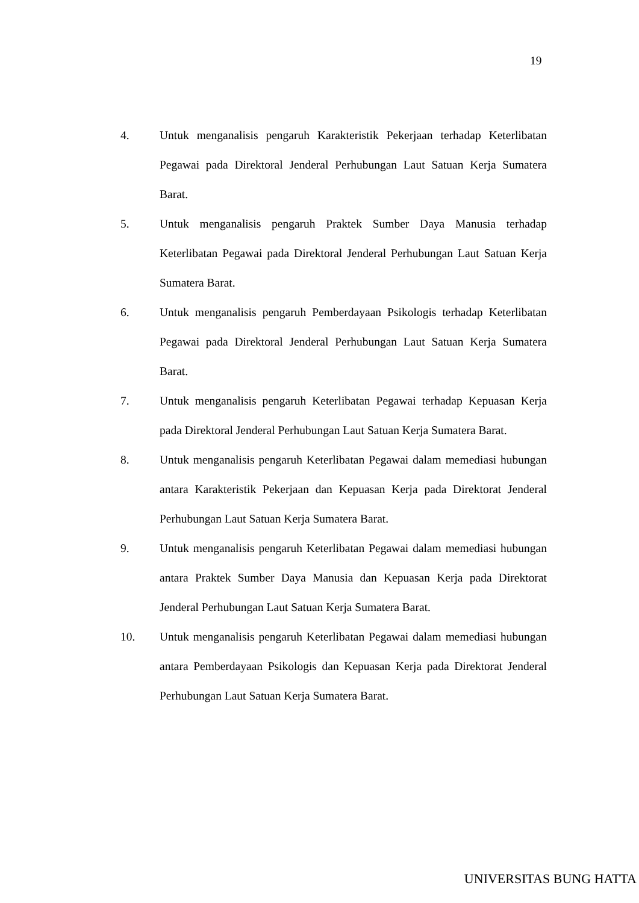19
4. Untuk menganalisis pengaruh Karakteristik Pekerjaan terhadap Keterlibatan Pegawai pada Direktoral Jenderal Perhubungan Laut Satuan Kerja Sumatera Barat.
5. Untuk menganalisis pengaruh Praktek Sumber Daya Manusia terhadap Keterlibatan Pegawai pada Direktoral Jenderal Perhubungan Laut Satuan Kerja Sumatera Barat.
6. Untuk menganalisis pengaruh Pemberdayaan Psikologis terhadap Keterlibatan Pegawai pada Direktoral Jenderal Perhubungan Laut Satuan Kerja Sumatera Barat.
7. Untuk menganalisis pengaruh Keterlibatan Pegawai terhadap Kepuasan Kerja pada Direktoral Jenderal Perhubungan Laut Satuan Kerja Sumatera Barat.
8. Untuk menganalisis pengaruh Keterlibatan Pegawai dalam memediasi hubungan antara Karakteristik Pekerjaan dan Kepuasan Kerja pada Direktorat Jenderal Perhubungan Laut Satuan Kerja Sumatera Barat.
9. Untuk menganalisis pengaruh Keterlibatan Pegawai dalam memediasi hubungan antara Praktek Sumber Daya Manusia dan Kepuasan Kerja pada Direktorat Jenderal Perhubungan Laut Satuan Kerja Sumatera Barat.
10. Untuk menganalisis pengaruh Keterlibatan Pegawai dalam memediasi hubungan antara Pemberdayaan Psikologis dan Kepuasan Kerja pada Direktorat Jenderal Perhubungan Laut Satuan Kerja Sumatera Barat.
UNIVERSITAS BUNG HATTA